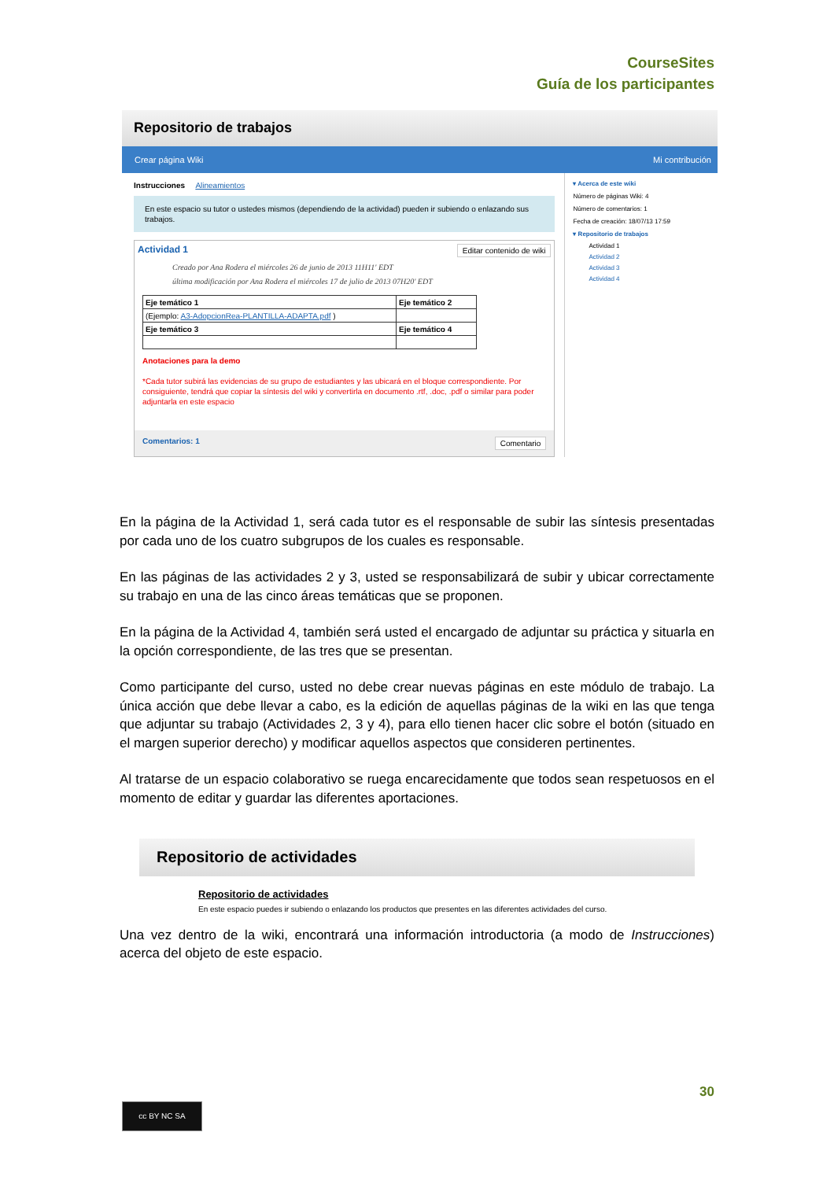CourseSites
Guía de los participantes
Repositorio de trabajos
Crear página Wiki Mi contribución
Instrucciones Alineamientos
En este espacio su tutor o ustedes mismos (dependiendo de la actividad) pueden ir subiendo o enlazando sus trabajos.
Actividad 1 Editar contenido de wiki
Creado por Ana Rodera el miércoles 26 de junio de 2013 11H11' EDT
última modificación por Ana Rodera el miércoles 17 de julio de 2013 07H20' EDT
| Eje temático 1 | Eje temático 2 |
| (Ejemplo: A3-AdopcionRea-PLANTILLA-ADAPTA.pdf ) | |
| Eje temático 3 | Eje temático 4 |
Anotaciones para la demo
*Cada tutor subirá las evidencias de su grupo de estudiantes y las ubicará en el bloque correspondiente. Por consiguiente, tendrá que copiar la síntesis del wiki y convertirla en documento .rtf, .doc, .pdf o similar para poder adjuntarla en este espacio
Comentarios: 1 Comentario
▾ Acerca de este wiki
Número de páginas Wiki: 4
Número de comentarios: 1
Fecha de creación: 18/07/13 17:59
▾ Repositorio de trabajos
Actividad 1
Actividad 2
Actividad 3
Actividad 4
En la página de la Actividad 1, será cada tutor es el responsable de subir las síntesis presentadas por cada uno de los cuatro subgrupos de los cuales es responsable.
En las páginas de las actividades 2 y 3, usted se responsabilizará de subir y ubicar correctamente su trabajo en una de las cinco áreas temáticas que se proponen.
En la página de la Actividad 4, también será usted el encargado de adjuntar su práctica y situarla en la opción correspondiente, de las tres que se presentan.
Como participante del curso, usted no debe crear nuevas páginas en este módulo de trabajo. La única acción que debe llevar a cabo, es la edición de aquellas páginas de la wiki en las que tenga que adjuntar su trabajo (Actividades 2, 3 y 4), para ello tienen hacer clic sobre el botón (situado en el margen superior derecho) y modificar aquellos aspectos que consideren pertinentes.
Al tratarse de un espacio colaborativo se ruega encarecidamente que todos sean respetuosos en el momento de editar y guardar las diferentes aportaciones.
Repositorio de actividades
Repositorio de actividades
En este espacio puedes ir subiendo o enlazando los productos que presentes en las diferentes actividades del curso.
Una vez dentro de la wiki, encontrará una información introductoria (a modo de Instrucciones) acerca del objeto de este espacio.
30
cc BY NC SA